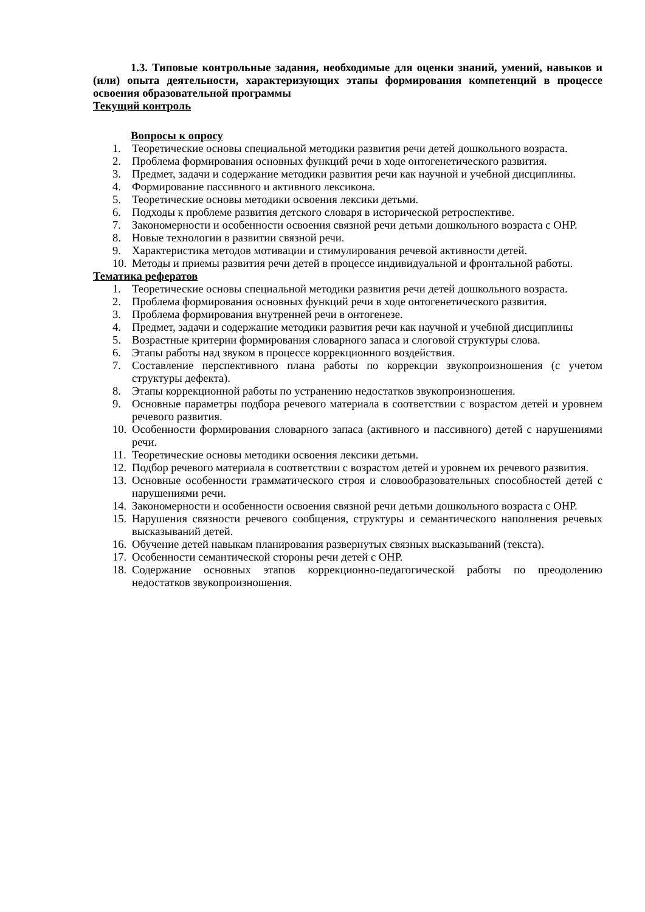1.3. Типовые контрольные задания, необходимые для оценки знаний, умений, навыков и (или) опыта деятельности, характеризующих этапы формирования компетенций в процессе освоения образовательной программы
Текущий контроль
Вопросы к опросу
1. Теоретические основы специальной методики развития речи детей дошкольного возраста.
2. Проблема формирования основных функций речи в ходе онтогенетического развития.
3. Предмет, задачи и содержание методики развития речи как научной и учебной дисциплины.
4. Формирование пассивного и активного лексикона.
5. Теоретические основы методики освоения лексики детьми.
6. Подходы к проблеме развития детского словаря в исторической ретроспективе.
7. Закономерности и особенности освоения связной речи детьми дошкольного возраста с ОНР.
8. Новые технологии в развитии связной речи.
9. Характеристика методов мотивации и стимулирования речевой активности детей.
10. Методы и приемы развития речи детей в процессе индивидуальной и фронтальной работы.
Тематика рефератов
1. Теоретические основы специальной методики развития речи детей дошкольного возраста.
2. Проблема формирования основных функций речи в ходе онтогенетического развития.
3. Проблема формирования внутренней речи в онтогенезе.
4. Предмет, задачи и содержание методики развития речи как научной и учебной дисциплины
5. Возрастные критерии формирования словарного запаса и слоговой структуры слова.
6. Этапы работы над звуком в процессе коррекционного воздействия.
7. Составление перспективного плана работы по коррекции звукопроизношения (с учетом структуры дефекта).
8. Этапы коррекционной работы по устранению недостатков звукопроизношения.
9. Основные параметры подбора речевого материала в соответствии с возрастом детей и уровнем речевого развития.
10. Особенности формирования словарного запаса (активного и пассивного) детей с нарушениями речи.
11. Теоретические основы методики освоения лексики детьми.
12. Подбор речевого материала в соответствии с возрастом детей и уровнем их речевого развития.
13. Основные особенности грамматического строя и словообразовательных способностей детей с нарушениями речи.
14. Закономерности и особенности освоения связной речи детьми дошкольного возраста с ОНР.
15. Нарушения связности речевого сообщения, структуры и семантического наполнения речевых высказываний детей.
16. Обучение детей навыкам планирования развернутых связных высказываний (текста).
17. Особенности семантической стороны речи детей с ОНР.
18. Содержание основных этапов коррекционно-педагогической работы по преодолению недостатков звукопроизношения.